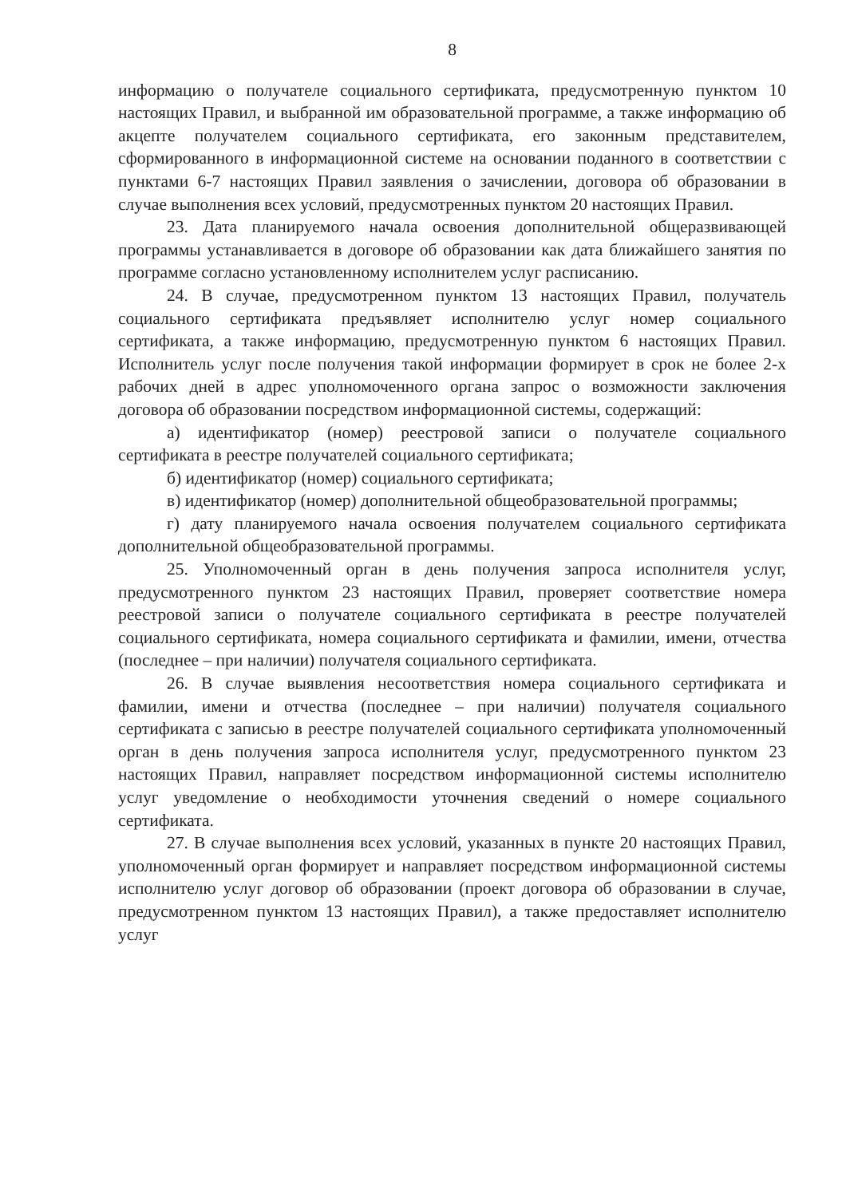8
информацию о получателе социального сертификата, предусмотренную пунктом 10 настоящих Правил, и выбранной им образовательной программе, а также информацию об акцепте получателем социального сертификата, его законным представителем, сформированного в информационной системе на основании поданного в соответствии с пунктами 6-7 настоящих Правил заявления о зачислении, договора об образовании в случае выполнения всех условий, предусмотренных пунктом 20 настоящих Правил.
23. Дата планируемого начала освоения дополнительной общеразвивающей программы устанавливается в договоре об образовании как дата ближайшего занятия по программе согласно установленному исполнителем услуг расписанию.
24. В случае, предусмотренном пунктом 13 настоящих Правил, получатель социального сертификата предъявляет исполнителю услуг номер социального сертификата, а также информацию, предусмотренную пунктом 6 настоящих Правил. Исполнитель услуг после получения такой информации формирует в срок не более 2-х рабочих дней в адрес уполномоченного органа запрос о возможности заключения договора об образовании посредством информационной системы, содержащий:
а) идентификатор (номер) реестровой записи о получателе социального сертификата в реестре получателей социального сертификата;
б) идентификатор (номер) социального сертификата;
в) идентификатор (номер) дополнительной общеобразовательной программы;
г) дату планируемого начала освоения получателем социального сертификата дополнительной общеобразовательной программы.
25. Уполномоченный орган в день получения запроса исполнителя услуг, предусмотренного пунктом 23 настоящих Правил, проверяет соответствие номера реестровой записи о получателе социального сертификата в реестре получателей социального сертификата, номера социального сертификата и фамилии, имени, отчества (последнее – при наличии) получателя социального сертификата.
26. В случае выявления несоответствия номера социального сертификата и фамилии, имени и отчества (последнее – при наличии) получателя социального сертификата с записью в реестре получателей социального сертификата уполномоченный орган в день получения запроса исполнителя услуг, предусмотренного пунктом 23 настоящих Правил, направляет посредством информационной системы исполнителю услуг уведомление о необходимости уточнения сведений о номере социального сертификата.
27. В случае выполнения всех условий, указанных в пункте 20 настоящих Правил, уполномоченный орган формирует и направляет посредством информационной системы исполнителю услуг договор об образовании (проект договора об образовании в случае, предусмотренном пунктом 13 настоящих Правил), а также предоставляет исполнителю услуг